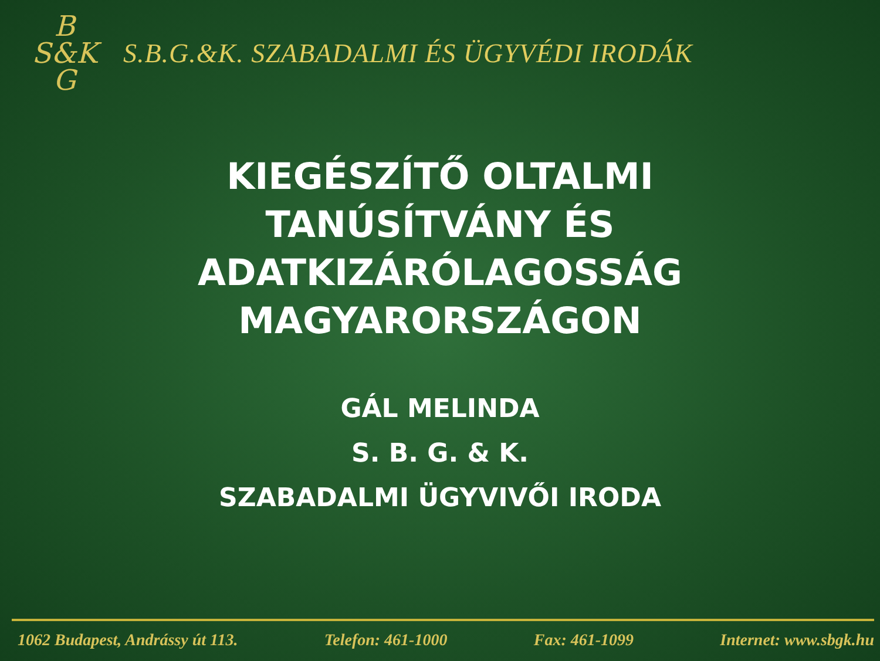B
S&K
G
S.B.G.&K. SZABADALMI ÉS ÜGYVÉDI IRODÁK
KIEGÉSZÍTŐ OLTALMI
TANÚSÍTVÁNY ÉS
ADATKIZÁRÓLAGOSSÁG
MAGYARORSZÁGON
GÁL MELINDA
S. B. G. & K.
SZABADALMI ÜGYVIVŐI IRODA
1062 Budapest, Andrássy út 113. Telefon: 461-1000 Fax: 461-1099 Internet: www.sbgk.hu